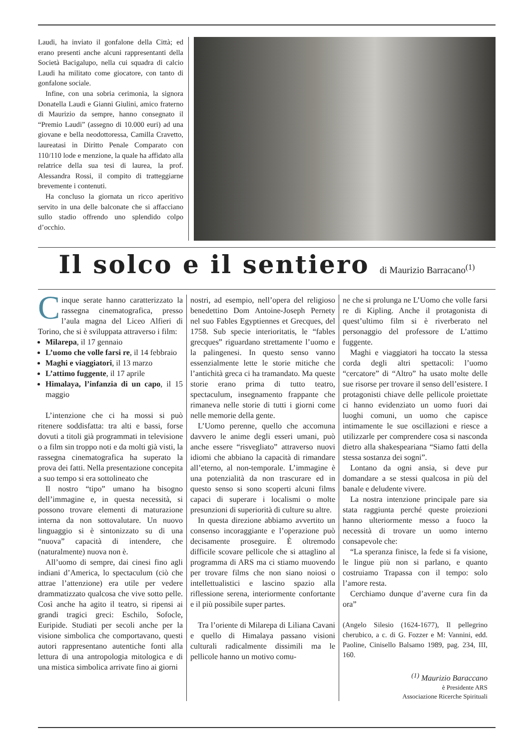Laudi, ha inviato il gonfalone della Città; ed erano presenti anche alcuni rappresentanti della Società Bacigalupo, nella cui squadra di calcio Laudi ha militato come giocatore, con tanto di gonfalone sociale.
Infine, con una sobria cerimonia, la signora Donatella Laudi e Gianni Giulini, amico fraterno di Maurizio da sempre, hanno consegnato il “Premio Laudi” (assegno di 10.000 euri) ad una giovane e bella neodottoressa, Camilla Cravetto, laureatasi in Diritto Penale Comparato con 110/110 lode e menzione, la quale ha affidato alla relatrice della sua tesi di laurea, la prof. Alessandra Rossi, il compito di tratteggiarne brevemente i contenuti.
Ha concluso la giornata un ricco aperitivo servito in una delle balconate che si affacciano sullo stadio offrendo uno splendido colpo d’occhio.
Il solco e il sentiero di Maurizio Barracano<sup>(1)</sup>
Cinque serate hanno caratterizzato la rassegna cinematografica, presso l’aula magna del Liceo Alfieri di Torino, che si è sviluppata attraverso i film:
Milarepa, il 17 gennaio
L’uomo che volle farsi re, il 14 febbraio
Maghi e viaggiatori, il 13 marzo
L’attimo fuggente, il 17 aprile
Himalaya, l’infanzia di un capo, il 15 maggio
L’intenzione che ci ha mossi si può ritenere soddisfatta: tra alti e bassi, forse dovuti a titoli già programmati in televisione o a film sin troppo noti e da molti già visti, la rassegna cinematografica ha superato la prova dei fatti. Nella presentazione concepita a suo tempo si era sottolineato che
Il nostro “tipo” umano ha bisogno dell’immagine e, in questa necessità, si possono trovare elementi di maturazione interna da non sottovalutare. Un nuovo linguaggio si è sintonizzato su di una “nuova” capacità di intendere, che (naturalmente) nuova non è.
All’uomo di sempre, dai cinesi fino agli indiani d’America, lo spectaculum (ciò che attrae l’attenzione) era utile per vedere drammatizzato qualcosa che vive sotto pelle. Così anche ha agito il teatro, si ripensi ai grandi tragici greci: Eschilo, Sofocle, Euripide. Studiati per secoli anche per la visione simbolica che comportavano, questi autori rappresentano autentiche fonti alla lettura di una antropologia mitologica e di una mistica simbolica arrivate fino ai giorni
nostri, ad esempio, nell’opera del religioso benedettino Dom Antoine-Joseph Pernety nel suo Fables Egyptiennes et Grecques, del 1758. Sub specie interioritatis, le “fables grecques” riguardano strettamente l’uomo e la palingenesi. In questo senso vanno essenzialmente lette le storie mitiche che l’antichità greca ci ha tramandato. Ma queste storie erano prima di tutto teatro, spectaculum, insegnamento frappante che rimaneva nelle storie di tutti i giorni come nelle memorie della gente.
L’Uomo perenne, quello che accomuna davvero le anime degli esseri umani, può anche essere “risvegliato” attraverso nuovi idiomi che abbiano la capacità di rimandare all’eterno, al non-temporale. L’immagine è una potenzialità da non trascurare ed in questo senso si sono scoperti alcuni films capaci di superare i localismi o molte presunzioni di superiorità di culture su altre.
In questa direzione abbiamo avvertito un consenso incoraggiante e l’operazione può decisamente proseguire. È oltremodo difficile scovare pellicole che si attaglino al programma di ARS ma ci stiamo muovendo per trovare films che non siano noiosi o intellettualistici e lascino spazio alla riflessione serena, interiormente confortante e il più possibile super partes.
Tra l’oriente di Milarepa di Liliana Cavani e quello di Himalaya passano visioni culturali radicalmente dissimili ma le pellicole hanno un motivo comu-
ne che si prolunga ne L’Uomo che volle farsi re di Kipling. Anche il protagonista di quest’ultimo film si è riverberato nel personaggio del professore de L’attimo fuggente.
Maghi e viaggiatori ha toccato la stessa corda degli altri spettacoli: l’uomo “cercatore” di “Altro” ha usato molte delle sue risorse per trovare il senso dell’esistere. I protagonisti chiave delle pellicole proiettate ci hanno evidenziato un uomo fuori dai luoghi comuni, un uomo che capisce intimamente le sue oscillazioni e riesce a utilizzarle per comprendere cosa si nasconda dietro alla shakespeariana “Siamo fatti della stessa sostanza dei sogni”.
Lontano da ogni ansia, si deve pur domandare a se stessi qualcosa in più del banale e deludente vivere.
La nostra intenzione principale pare sia stata raggiunta perché queste proiezioni hanno ulteriormente messo a fuoco la necessità di trovare un uomo interno consapevole che:
“La speranza finisce, la fede si fa visione, le lingue più non si parlano, e quanto costruiamo Trapassa con il tempo: solo l’amore resta.
Cerchiamo dunque d’averne cura fin da ora”
(Angelo Silesio (1624-1677), Il pellegrino cherubico, a c. di G. Fozzer e M: Vannini, edd. Paoline, Cinisello Balsamo 1989, pag. 234, III, 160.
<sup>(1)</sup> Maurizio Baraccano
è Presidente ARS
Associazione Ricerche Spirituali